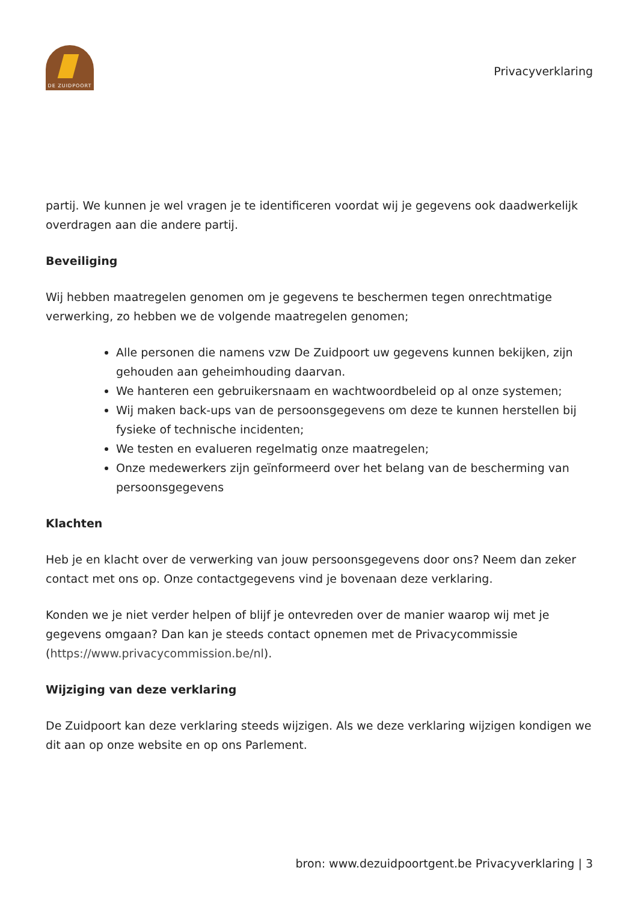DE ZUIDPOORT
Privacyverklaring
partij. We kunnen je wel vragen je te identificeren voordat wij je gegevens ook daadwerkelijk overdragen aan die andere partij.
Beveiliging
Wij hebben maatregelen genomen om je gegevens te beschermen tegen onrechtmatige verwerking, zo hebben we de volgende maatregelen genomen;
Alle personen die namens vzw De Zuidpoort uw gegevens kunnen bekijken, zijn gehouden aan geheimhouding daarvan.
We hanteren een gebruikersnaam en wachtwoordbeleid op al onze systemen;
Wij maken back-ups van de persoonsgegevens om deze te kunnen herstellen bij fysieke of technische incidenten;
We testen en evalueren regelmatig onze maatregelen;
Onze medewerkers zijn geïnformeerd over het belang van de bescherming van persoonsgegevens
Klachten
Heb je en klacht over de verwerking van jouw persoonsgegevens door ons? Neem dan zeker contact met ons op. Onze contactgegevens vind je bovenaan deze verklaring.
Konden we je niet verder helpen of blijf je ontevreden over de manier waarop wij met je gegevens omgaan? Dan kan je steeds contact opnemen met de Privacycommissie (https://www.privacycommission.be/nl).
Wijziging van deze verklaring
De Zuidpoort kan deze verklaring steeds wijzigen. Als we deze verklaring wijzigen kondigen we dit aan op onze website en op ons Parlement.
bron: www.dezuidpoortgent.be Privacyverklaring | 3